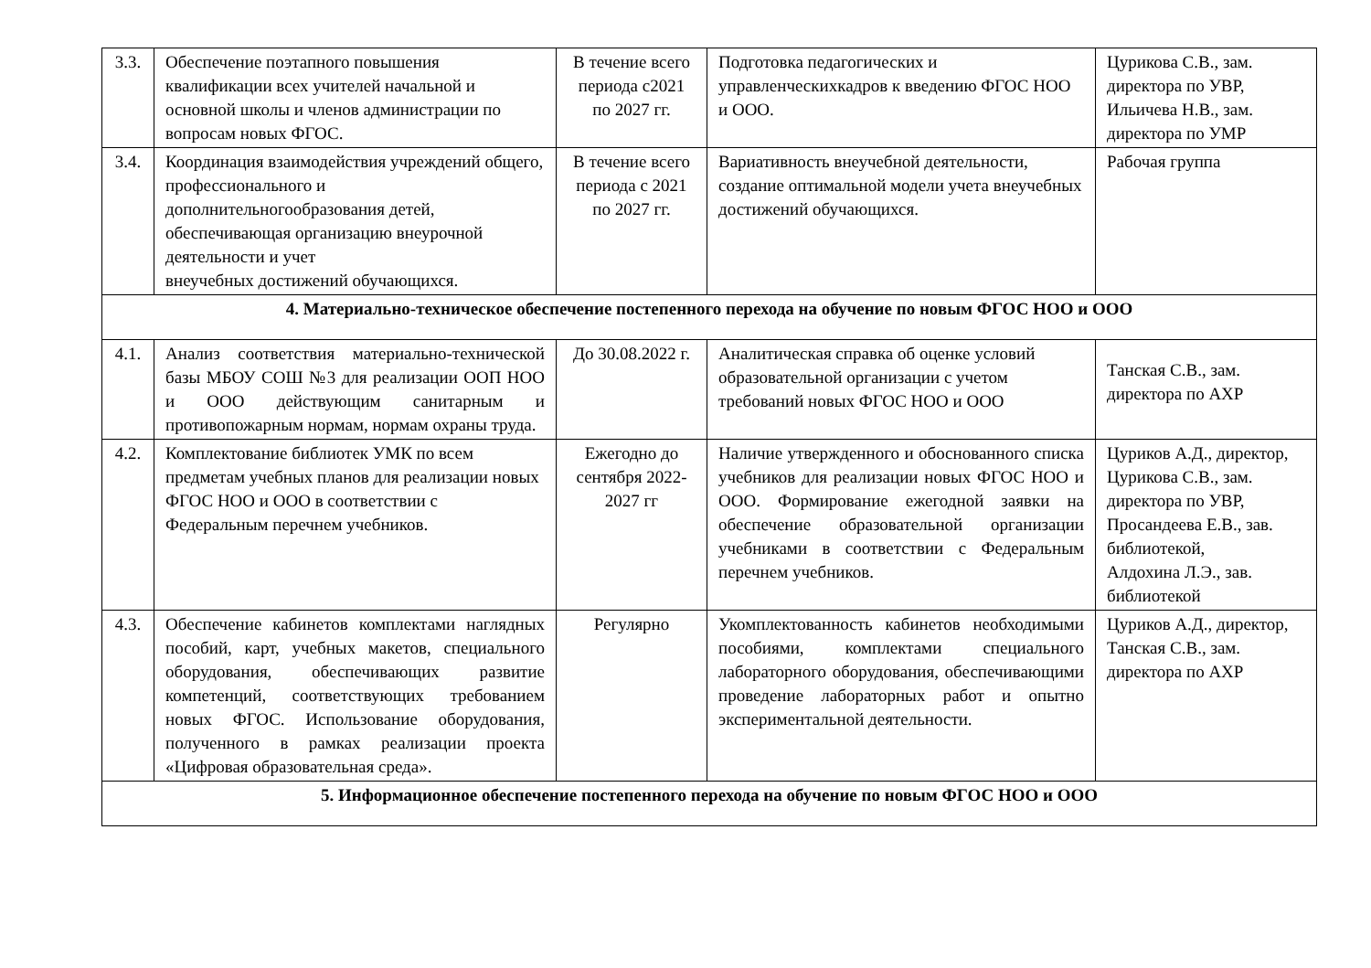| 3.3. | Обеспечение поэтапного повышения квалификации всех учителей начальной и основной школы и членов администрации по вопросам новых ФГОС. | В течение всего периода с2021 по 2027 гг. | Подготовка педагогических и управленческихкадров к введению ФГОС НОО и ООО. | Цурикова С.В., зам. директора по УВР, Ильичева Н.В., зам. директора по УМР |
| 3.4. | Координация взаимодействия учреждений общего, профессионального и дополнительногообразования детей, обеспечивающая организацию внеурочной деятельности и учет внеучебных достижений обучающихся. | В течение всего периода с 2021 по 2027 гг. | Вариативность внеучебной деятельности, создание оптимальной модели учета внеучебных достижений обучающихся. | Рабочая группа |
| 4. Материально-техническое обеспечение постепенного перехода на обучение по новым ФГОС НОО и ООО | | | | |
| 4.1. | Анализ соответствия материально-технической базы МБОУ СОШ №3 для реализации ООП НОО и ООО действующим санитарным и противопожарным нормам, нормам охраны труда. | До 30.08.2022 г. | Аналитическая справка об оценке условий образовательной организации с учетом требований новых ФГОС НОО и ООО | Танская С.В., зам. директора по АХР |
| 4.2. | Комплектование библиотек УМК по всем предметам учебных планов для реализации новых ФГОС НОО и ООО в соответствии с Федеральным перечнем учебников. | Ежегодно до сентября 2022-2027 гг | Наличие утвержденного и обоснованного списка учебников для реализации новых ФГОС НОО и ООО. Формирование ежегодной заявки на обеспечение образовательной организации учебниками в соответствии с Федеральным перечнем учебников. | Цуриков А.Д., директор, Цурикова С.В., зам. директора по УВР, Просандеева Е.В., зав. библиотекой, Алдохина Л.Э., зав. библиотекой |
| 4.3. | Обеспечение кабинетов комплектами наглядных пособий, карт, учебных макетов, специального оборудования, обеспечивающих развитие компетенций, соответствующих требованием новых ФГОС. Использование оборудования, полученного в рамках реализации проекта «Цифровая образовательная среда». | Регулярно | Укомплектованность кабинетов необходимыми пособиями, комплектами специального лабораторного оборудования, обеспечивающими проведение лабораторных работ и опытно экспериментальной деятельности. | Цуриков А.Д., директор, Танская С.В., зам. директора по АХР |
| 5. Информационное обеспечение постепенного перехода на обучение по новым ФГОС НОО и ООО | | | | |